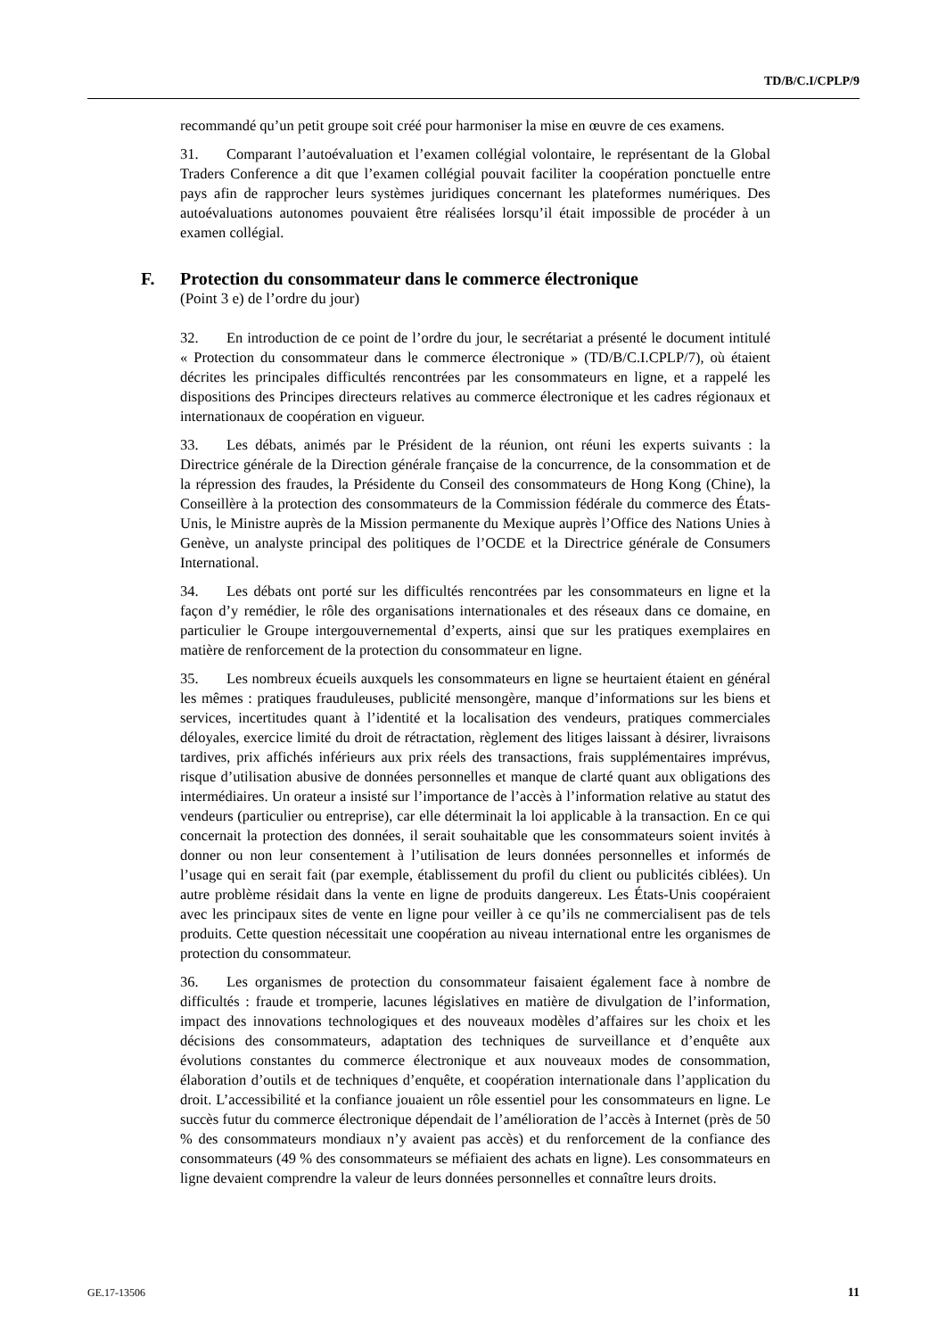TD/B/C.I/CPLP/9
recommandé qu’un petit groupe soit créé pour harmoniser la mise en œuvre de ces examens.
31. Comparant l’autoévaluation et l’examen collégial volontaire, le représentant de la Global Traders Conference a dit que l’examen collégial pouvait faciliter la coopération ponctuelle entre pays afin de rapprocher leurs systèmes juridiques concernant les plateformes numériques. Des autoévaluations autonomes pouvaient être réalisées lorsqu’il était impossible de procéder à un examen collégial.
F. Protection du consommateur dans le commerce électronique
(Point 3 e) de l’ordre du jour)
32. En introduction de ce point de l’ordre du jour, le secrétariat a présenté le document intitulé « Protection du consommateur dans le commerce électronique » (TD/B/C.I.CPLP/7), où étaient décrites les principales difficultés rencontrées par les consommateurs en ligne, et a rappelé les dispositions des Principes directeurs relatives au commerce électronique et les cadres régionaux et internationaux de coopération en vigueur.
33. Les débats, animés par le Président de la réunion, ont réuni les experts suivants : la Directrice générale de la Direction générale française de la concurrence, de la consommation et de la répression des fraudes, la Présidente du Conseil des consommateurs de Hong Kong (Chine), la Conseillère à la protection des consommateurs de la Commission fédérale du commerce des États-Unis, le Ministre auprès de la Mission permanente du Mexique auprès l’Office des Nations Unies à Genève, un analyste principal des politiques de l’OCDE et la Directrice générale de Consumers International.
34. Les débats ont porté sur les difficultés rencontrées par les consommateurs en ligne et la façon d’y remédier, le rôle des organisations internationales et des réseaux dans ce domaine, en particulier le Groupe intergouvernemental d’experts, ainsi que sur les pratiques exemplaires en matière de renforcement de la protection du consommateur en ligne.
35. Les nombreux écueils auxquels les consommateurs en ligne se heurtaient étaient en général les mêmes : pratiques frauduleuses, publicité mensongère, manque d’informations sur les biens et services, incertitudes quant à l’identité et la localisation des vendeurs, pratiques commerciales déloyales, exercice limité du droit de rétractation, règlement des litiges laissant à désirer, livraisons tardives, prix affichés inférieurs aux prix réels des transactions, frais supplémentaires imprévus, risque d’utilisation abusive de données personnelles et manque de clarté quant aux obligations des intermédiaires. Un orateur a insisté sur l’importance de l’accès à l’information relative au statut des vendeurs (particulier ou entreprise), car elle déterminait la loi applicable à la transaction. En ce qui concernait la protection des données, il serait souhaitable que les consommateurs soient invités à donner ou non leur consentement à l’utilisation de leurs données personnelles et informés de l’usage qui en serait fait (par exemple, établissement du profil du client ou publicités ciblées). Un autre problème résidait dans la vente en ligne de produits dangereux. Les États-Unis coopéraient avec les principaux sites de vente en ligne pour veiller à ce qu’ils ne commercialisent pas de tels produits. Cette question nécessitait une coopération au niveau international entre les organismes de protection du consommateur.
36. Les organismes de protection du consommateur faisaient également face à nombre de difficultés : fraude et tromperie, lacunes législatives en matière de divulgation de l’information, impact des innovations technologiques et des nouveaux modèles d’affaires sur les choix et les décisions des consommateurs, adaptation des techniques de surveillance et d’enquête aux évolutions constantes du commerce électronique et aux nouveaux modes de consommation, élaboration d’outils et de techniques d’enquête, et coopération internationale dans l’application du droit. L’accessibilité et la confiance jouaient un rôle essentiel pour les consommateurs en ligne. Le succès futur du commerce électronique dépendait de l’amélioration de l’accès à Internet (près de 50 % des consommateurs mondiaux n’y avaient pas accès) et du renforcement de la confiance des consommateurs (49 % des consommateurs se méfiaient des achats en ligne). Les consommateurs en ligne devaient comprendre la valeur de leurs données personnelles et connaître leurs droits.
GE.17-13506 11